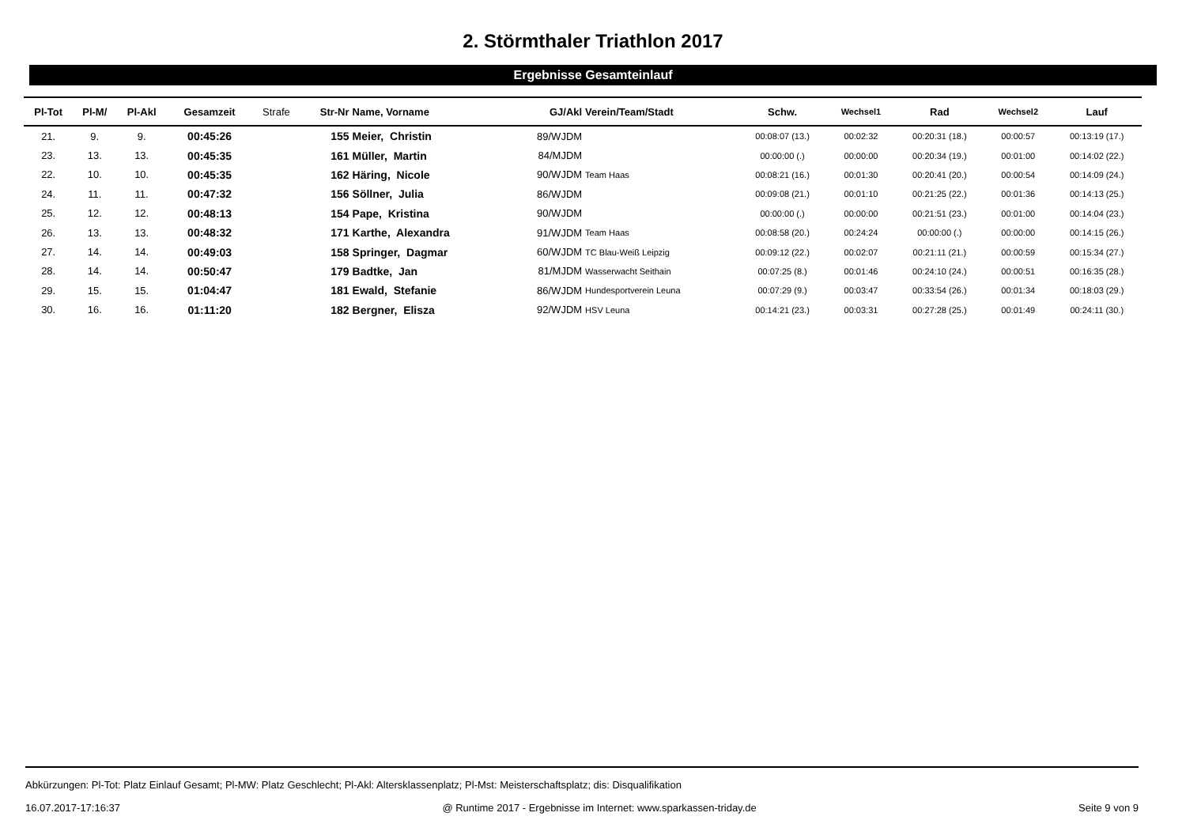2. Störmthaler Triathlon 2017
Ergebnisse Gesamteinlauf
| Pl-Tot | Pl-M/ | Pl-Akl | Gesamzeit | Strafe | Str-Nr | Name, Vorname | GJ/Akl | Verein/Team/Stadt | Schw. | Wechsel1 | Rad | Wechsel2 | Lauf |
| --- | --- | --- | --- | --- | --- | --- | --- | --- | --- | --- | --- | --- | --- |
| 21. | 9. | 9. | 00:45:26 | | 155 | Meier, Christin | 89/WJDM | | 00:08:07 (13.) | 00:02:32 | 00:20:31 (18.) | 00:00:57 | 00:13:19 (17.) |
| 23. | 13. | 13. | 00:45:35 | | 161 | Müller, Martin | 84/MJDM | | 00:00:00 (.) | 00:00:00 | 00:20:34 (19.) | 00:01:00 | 00:14:02 (22.) |
| 22. | 10. | 10. | 00:45:35 | | 162 | Häring, Nicole | 90/WJDM | Team Haas | 00:08:21 (16.) | 00:01:30 | 00:20:41 (20.) | 00:00:54 | 00:14:09 (24.) |
| 24. | 11. | 11. | 00:47:32 | | 156 | Söllner, Julia | 86/WJDM | | 00:09:08 (21.) | 00:01:10 | 00:21:25 (22.) | 00:01:36 | 00:14:13 (25.) |
| 25. | 12. | 12. | 00:48:13 | | 154 | Pape, Kristina | 90/WJDM | | 00:00:00 (.) | 00:00:00 | 00:21:51 (23.) | 00:01:00 | 00:14:04 (23.) |
| 26. | 13. | 13. | 00:48:32 | | 171 | Karthe, Alexandra | 91/WJDM | Team Haas | 00:08:58 (20.) | 00:24:24 | 00:00:00 (.) | 00:00:00 | 00:14:15 (26.) |
| 27. | 14. | 14. | 00:49:03 | | 158 | Springer, Dagmar | 60/WJDM | TC Blau-Weiß Leipzig | 00:09:12 (22.) | 00:02:07 | 00:21:11 (21.) | 00:00:59 | 00:15:34 (27.) |
| 28. | 14. | 14. | 00:50:47 | | 179 | Badtke, Jan | 81/MJDM | Wasserwacht Seithain | 00:07:25 (8.) | 00:01:46 | 00:24:10 (24.) | 00:00:51 | 00:16:35 (28.) |
| 29. | 15. | 15. | 01:04:47 | | 181 | Ewald, Stefanie | 86/WJDM | Hundesportverein Leuna | 00:07:29 (9.) | 00:03:47 | 00:33:54 (26.) | 00:01:34 | 00:18:03 (29.) |
| 30. | 16. | 16. | 01:11:20 | | 182 | Bergner, Elisza | 92/WJDM | HSV Leuna | 00:14:21 (23.) | 00:03:31 | 00:27:28 (25.) | 00:01:49 | 00:24:11 (30.) |
Abkürzungen: Pl-Tot: Platz Einlauf Gesamt; Pl-MW: Platz Geschlecht; Pl-Akl: Altersklassenplatz; Pl-Mst: Meisterschaftsplatz; dis: Disqualifikation
16.07.2017-17:16:37 @ Runtime 2017 - Ergebnisse im Internet: www.sparkassen-triday.de Seite 9 von 9